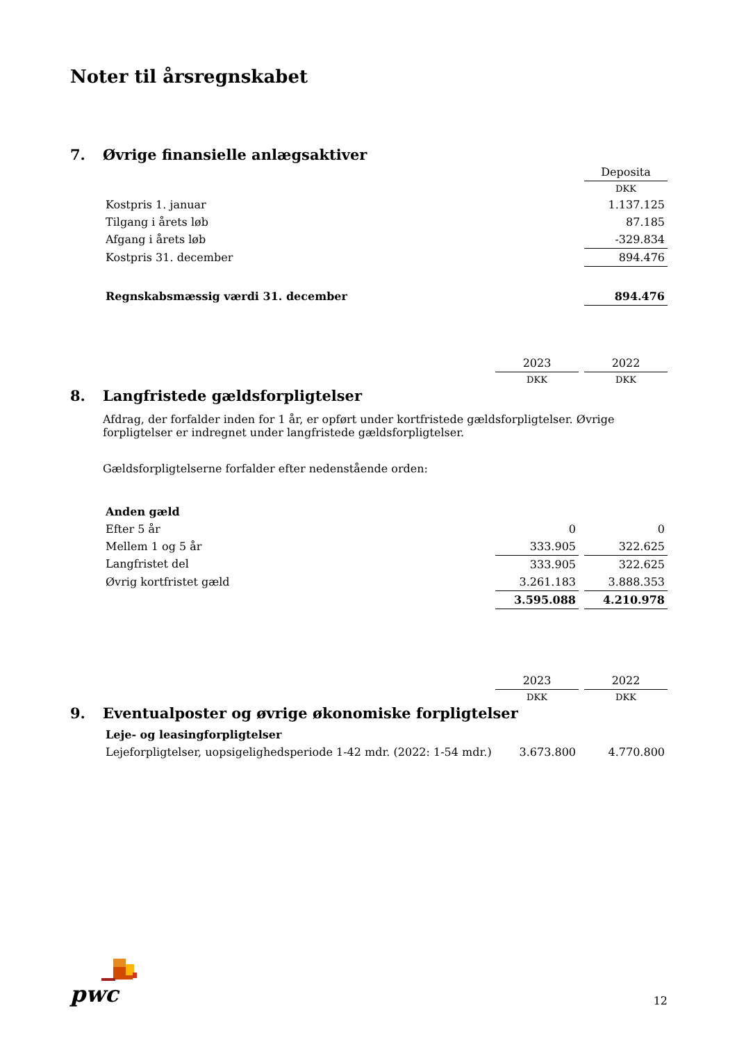Noter til årsregnskabet
7. Øvrige finansielle anlægsaktiver
| | Deposita |
| | DKK |
| Kostpris 1. januar | 1.137.125 |
| Tilgang i årets løb | 87.185 |
| Afgang i årets løb | -329.834 |
| Kostpris 31. december | 894.476 |
| Regnskabsmæssig værdi 31. december | 894.476 |
| | 2023 | | 2022 |
| | DKK | | DKK |
8. Langfristede gældsforpligtelser
Afdrag, der forfalder inden for 1 år, er opført under kortfristede gældsforpligtelser. Øvrige forpligtelser er indregnet under langfristede gældsforpligtelser.
Gældsforpligtelserne forfalder efter nedenstående orden:
| Anden gæld | | | |
| Efter 5 år | 0 | | 0 |
| Mellem 1 og 5 år | 333.905 | | 322.625 |
| Langfristet del | 333.905 | | 322.625 |
| Øvrig kortfristet gæld | 3.261.183 | | 3.888.353 |
| | 3.595.088 | | 4.210.978 |
| | 2023 | | 2022 |
| | DKK | | DKK |
9. Eventualposter og øvrige økonomiske forpligtelser
| Leje- og leasingforpligtelser | | | |
| Lejeforpligtelser, uopsigelighedsperiode 1-42 mdr. (2022: 1-54 mdr.) | 3.673.800 | | 4.770.800 |
pwc
12